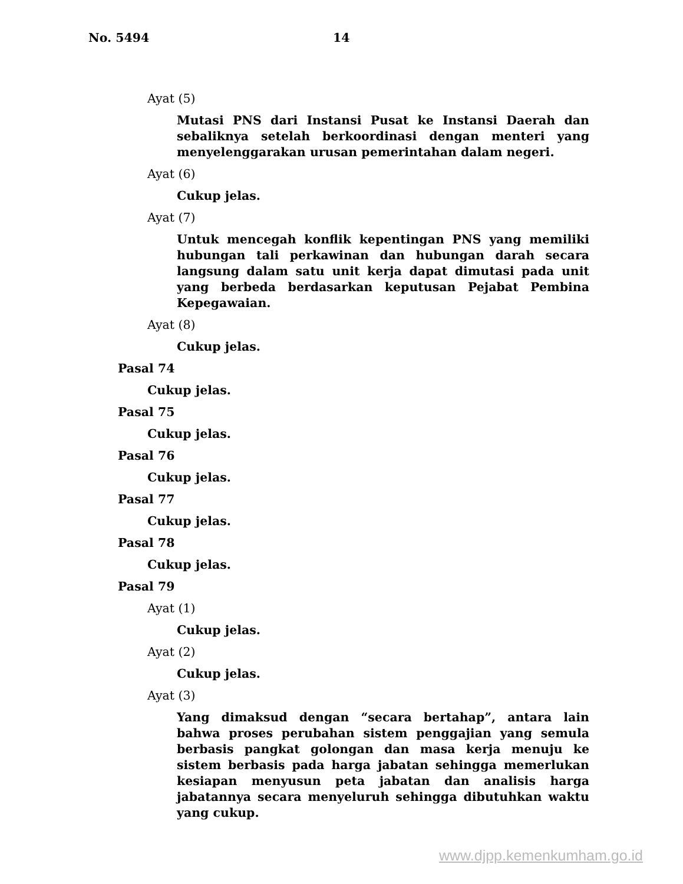No. 5494 14
Ayat (5)
Mutasi PNS dari Instansi Pusat ke Instansi Daerah dan sebaliknya setelah berkoordinasi dengan menteri yang menyelenggarakan urusan pemerintahan dalam negeri.
Ayat (6)
Cukup jelas.
Ayat (7)
Untuk mencegah konflik kepentingan PNS yang memiliki hubungan tali perkawinan dan hubungan darah secara langsung dalam satu unit kerja dapat dimutasi pada unit yang berbeda berdasarkan keputusan Pejabat Pembina Kepegawaian.
Ayat (8)
Cukup jelas.
Pasal 74
Cukup jelas.
Pasal 75
Cukup jelas.
Pasal 76
Cukup jelas.
Pasal 77
Cukup jelas.
Pasal 78
Cukup jelas.
Pasal 79
Ayat (1)
Cukup jelas.
Ayat (2)
Cukup jelas.
Ayat (3)
Yang dimaksud dengan “secara bertahap”, antara lain bahwa proses perubahan sistem penggajian yang semula berbasis pangkat golongan dan masa kerja menuju ke sistem berbasis pada harga jabatan sehingga memerlukan kesiapan menyusun peta jabatan dan analisis harga jabatannya secara menyeluruh sehingga dibutuhkan waktu yang cukup.
www.djpp.kemenkumham.go.id